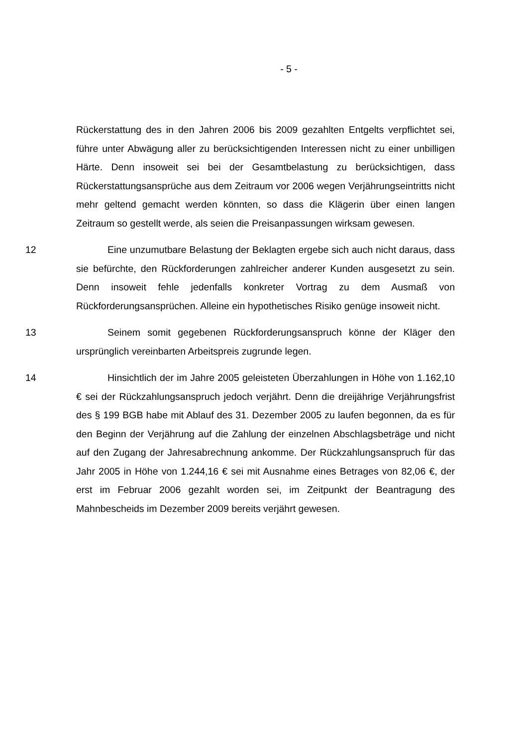- 5 -
Rückerstattung des in den Jahren 2006 bis 2009 gezahlten Entgelts verpflichtet sei, führe unter Abwägung aller zu berücksichtigenden Interessen nicht zu einer unbilligen Härte. Denn insoweit sei bei der Gesamtbelastung zu berücksichtigen, dass Rückerstattungsansprüche aus dem Zeitraum vor 2006 wegen Verjährungseintritts nicht mehr geltend gemacht werden könnten, so dass die Klägerin über einen langen Zeitraum so gestellt werde, als seien die Preisanpassungen wirksam gewesen.
12 Eine unzumutbare Belastung der Beklagten ergebe sich auch nicht daraus, dass sie befürchte, den Rückforderungen zahlreicher anderer Kunden ausgesetzt zu sein. Denn insoweit fehle jedenfalls konkreter Vortrag zu dem Ausmaß von Rückforderungsansprüchen. Alleine ein hypothetisches Risiko genüge insoweit nicht.
13 Seinem somit gegebenen Rückforderungsanspruch könne der Kläger den ursprünglich vereinbarten Arbeitspreis zugrunde legen.
14 Hinsichtlich der im Jahre 2005 geleisteten Überzahlungen in Höhe von 1.162,10 € sei der Rückzahlungsanspruch jedoch verjährt. Denn die dreijährige Verjährungsfrist des § 199 BGB habe mit Ablauf des 31. Dezember 2005 zu laufen begonnen, da es für den Beginn der Verjährung auf die Zahlung der einzelnen Abschlagsbeträge und nicht auf den Zugang der Jahresabrechnung ankomme. Der Rückzahlungsanspruch für das Jahr 2005 in Höhe von 1.244,16 € sei mit Ausnahme eines Betrages von 82,06 €, der erst im Februar 2006 gezahlt worden sei, im Zeitpunkt der Beantragung des Mahnbescheids im Dezember 2009 bereits verjährt gewesen.